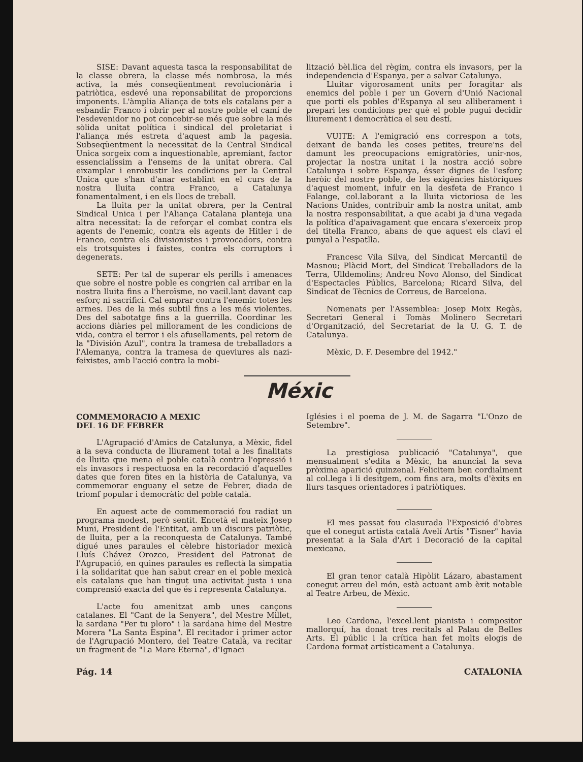SISE: Davant aquesta tasca la responsabilitat de la classe obrera, la classe més nombrosa, la més activa, la més conseqüentment revolucionària i patriòtica, esdevé una reponsabilitat de proporcions imponents. L'àmplia Aliança de tots els catalans per a esbandir Franco i obrir per al nostre poble el camí de l'esdevenidor no pot concebir-se més que sobre la més sòlida unitat política i sindical del proletariat i l'aliança més estreta d'aquest amb la pagesia. Subseqüentment la necessitat de la Central Sindical Unica sorgeix com a inquestionable, apremiant, factor essencialíssim a l'ensems de la unitat obrera. Cal eixamplar i enrobustir les condicions per la Central Unica que s'han d'anar establint en el curs de la nostra lluita contra Franco, a Catalunya fonamentalment, i en els llocs de treball.
La lluita per la unitat obrera, per la Central Sindical Unica i per l'Aliança Catalana planteja una altra necessitat: la de reforçar el combat contra els agents de l'enemic, contra els agents de Hitler i de Franco, contra els divisionistes i provocadors, contra els trotsquistes i faistes, contra els corruptors i degenerats.
SETE: Per tal de superar els perills i amenaces que sobre el nostre poble es congrien cal arribar en la nostra lluita fins a l'heroïsme, no vacil.lant davant cap esforç ni sacrifici. Cal emprar contra l'enemic totes les armes. Des de la més subtil fins a les més violentes. Des del sabotatge fins a la guerrilla. Coordinar les accions diàries pel millorament de les condicions de vida, contra el terror i els afusellaments, pel retorn de la "División Azul", contra la tramesa de treballadors a l'Alemanya, contra la tramesa de queviures als nazi-feixistes, amb l'acció contra la mobi-
lització bèl.lica del règim, contra els invasors, per la independencia d'Espanya, per a salvar Catalunya.
Lluitar vigorosament units per foragitar als enemics del poble i per un Govern d'Unió Nacional que porti els pobles d'Espanya al seu alliberament i prepari les condicions per què el poble pugui decidir lliurement i democràtica el seu destí.
VUITE: A l'emigració ens correspon a tots, deixant de banda les coses petites, treure'ns del damunt les preocupacions emigratòries, unir-nos, projectar la nostra unitat i la nostra acció sobre Catalunya i sobre Espanya, ésser dignes de l'esforç heròic del nostre poble, de les exigències històriques d'aquest moment, infuir en la desfeta de Franco i Falange, col.laborant a la lluita victoriosa de les Nacions Unides, contribuir amb la nostra unitat, amb la nostra responsabilitat, a que acabi ja d'una vegada la política d'apaivagament que encara s'exerceix prop del titella Franco, abans de que aquest els clavi el punyal a l'espatlla.
Francesc Vila Silva, del Sindicat Mercantil de Masnou; Plàcid Mort, del Sindicat Treballadors de la Terra, Ulldemolins; Andreu Novo Alonso, del Sindicat d'Espectacles Públics, Barcelona; Ricard Silva, del Sindicat de Tècnics de Correus, de Barcelona.
Nomenats per l'Assemblea: Josep Moix Regàs, Secretari General i Tomàs Molinero Secretari d'Organització, del Secretariat de la U. G. T. de Catalunya.
Mèxic, D. F. Desembre del 1942."
Méxic
COMMEMORACIO A MEXIC
DEL 16 DE FEBRER
L'Agrupació d'Amics de Catalunya, a Mèxic, fidel a la seva conducta de lliurament total a les finalitats de lluita que mena el poble català contra l'opressió i els invasors i respectuosa en la recordació d'aquelles dates que foren fites en la història de Catalunya, va commemorar enguany el setze de Febrer, diada de triomf popular i democràtic del poble català.
En aquest acte de commemoració fou radiat un programa modest, però sentit. Encetà el mateix Josep Muni, President de l'Entitat, amb un discurs patriòtic, de lluita, per a la reconquesta de Catalunya. També digué unes paraules el cèlebre historiador mexicà Lluís Chávez Orozco, President del Patronat de l'Agrupació, en quines paraules es reflectà la simpatia i la solidaritat que han sabut crear en el poble mexicà els catalans que han tingut una activitat justa i una comprensió exacta del que és i representa Catalunya.
L'acte fou amenitzat amb unes cançons catalanes. El "Cant de la Senyera", del Mestre Millet, la sardana "Per tu ploro" i la sardana hime del Mestre Morera "La Santa Espina". El recitador i primer actor de l'Agrupació Montero, del Teatre Català, va recitar un fragment de "La Mare Eterna", d'Ignaci
Iglésies i el poema de J. M. de Sagarra "L'Onzo de Setembre".
La prestigiosa publicació "Catalunya", que mensualment s'edita a Mèxic, ha anunciat la seva pròxima aparició quinzenal. Felicitem ben cordialment al col.lega i li desitgem, com fins ara, molts d'èxits en llurs tasques orientadores i patriòtiques.
El mes passat fou clasurada l'Exposició d'obres que el conegut artista català Avelí Artís "Tisner" havia presentat a la Sala d'Art i Decoració de la capital mexicana.
El gran tenor català Hipòlit Lázaro, abastament conegut arreu del món, està actuant amb èxit notable al Teatre Arbeu, de Mèxic.
Leo Cardona, l'excel.lent pianista i compositor mallorquí, ha donat tres recitals al Palau de Belles Arts. El públic i la crítica han fet molts elogis de Cardona format artísticament a Catalunya.
Pág. 14 CATALONIA